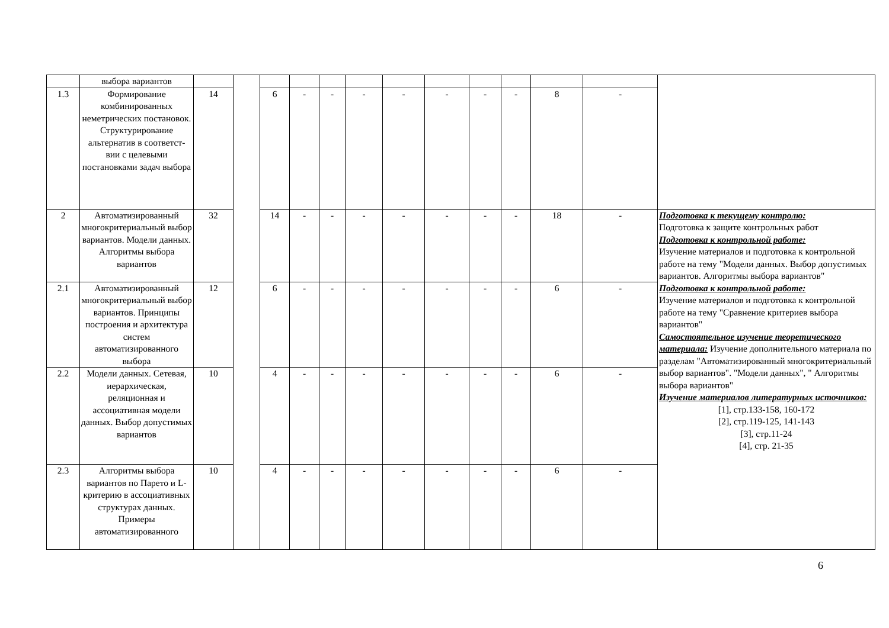| | выбора вариантов | | | | | | | | | | | | | |
| 1.3 | Формирование комбинированных неметрических постановок. Структурирование альтернатив в соответст-вии с целевыми постановками задач выбора | 14 | | 6 | - | - | - | - | - | - | - | 8 | - | |
| 2 | Автоматизированный многокритериальный выбор вариантов. Модели данных. Алгоритмы выбора вариантов | 32 | | 14 | - | - | - | - | - | - | - | 18 | - | Подготовка к текущему контролю: Подготовка к защите контрольных работ Подготовка к контрольной работе: Изучение материалов и подготовка к контрольной работе на тему "Модели данных. Выбор допустимых вариантов. Алгоритмы выбора вариантов" Подготовка к контрольной работе: Изучение материалов и подготовка к контрольной работе на тему "Сравнение критериев выбора вариантов" Самостоятельное изучение теоретического материала: Изучение дополнительного материала по разделам "Автоматизированный многокритериальный выбор вариантов". "Модели данных", " Алгоритмы выбора вариантов" Изучение материалов литературных источников: [1], стр.133-158, 160-172 [2], стр.119-125, 141-143 [3], стр.11-24 [4], стр. 21-35 |
| 2.1 | Автоматизированный многокритериальный выбор вариантов. Принципы построения и архитектура систем автоматизированного выбора | 12 | | 6 | - | - | - | - | - | - | - | 6 | - | |
| 2.2 | Модели данных. Сетевая, иерархическая, реляционная и ассоциативная модели данных. Выбор допустимых вариантов | 10 | | 4 | - | - | - | - | - | - | - | 6 | - | |
| 2.3 | Алгоритмы выбора вариантов по Парето и L-критерию в ассоциативных структурах данных. Примеры автоматизированного | 10 | | 4 | - | - | - | - | - | - | - | 6 | - | |
6